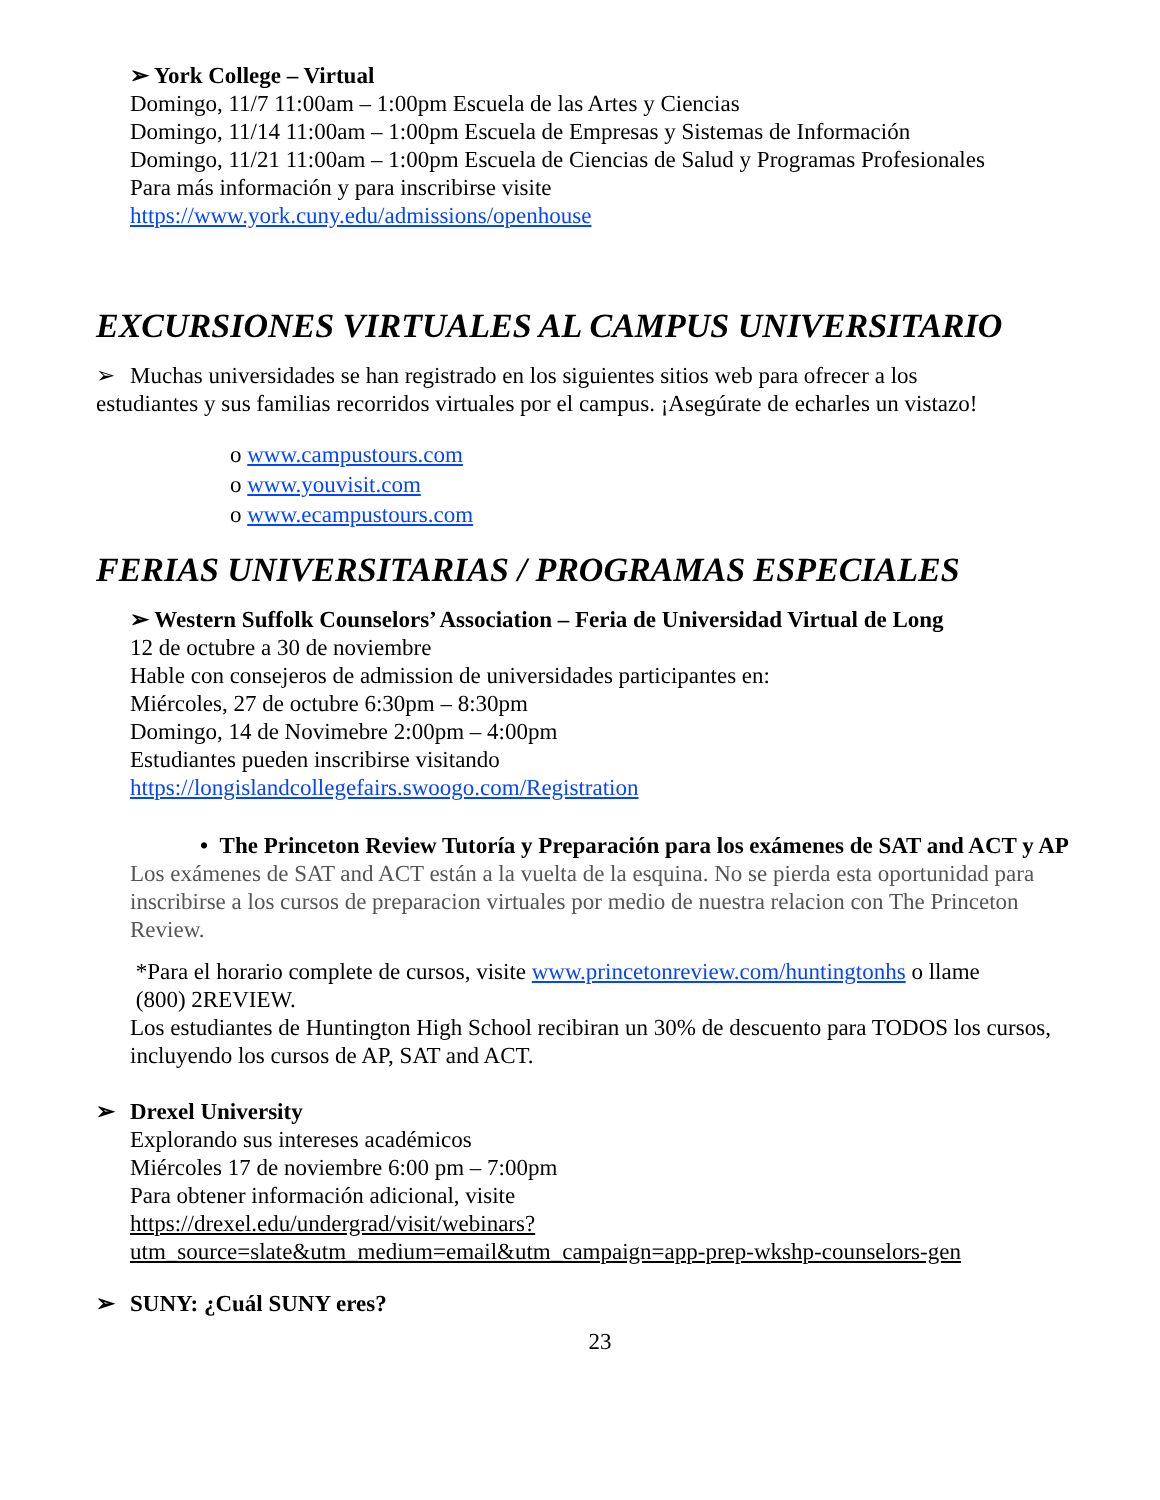➢ York College – Virtual
Domingo, 11/7 11:00am – 1:00pm Escuela de las Artes y Ciencias
Domingo, 11/14 11:00am – 1:00pm Escuela de Empresas y Sistemas de Información
Domingo, 11/21 11:00am – 1:00pm Escuela de Ciencias de Salud y Programas Profesionales
Para más información y para inscribirse visite
https://www.york.cuny.edu/admissions/openhouse
EXCURSIONES VIRTUALES AL CAMPUS UNIVERSITARIO
➢ Muchas universidades se han registrado en los siguientes sitios web para ofrecer a los
estudiantes y sus familias recorridos virtuales por el campus. ¡Asegúrate de echarles un vistazo!
o www.campustours.com
o www.youvisit.com
o www.ecampustours.com
FERIAS UNIVERSITARIAS / PROGRAMAS ESPECIALES
➢ Western Suffolk Counselors’ Association – Feria de Universidad Virtual de Long
12 de octubre a 30 de noviembre
Hable con consejeros de admission de universidades participantes en:
Miércoles, 27 de octubre 6:30pm – 8:30pm
Domingo, 14 de Novimebre 2:00pm – 4:00pm
Estudiantes pueden inscribirse visitando
https://longislandcollegefairs.swoogo.com/Registration
• The Princeton Review Tutoría y Preparación para los exámenes de SAT and ACT y AP
Los exámenes de SAT and ACT están a la vuelta de la esquina. No se pierda esta oportunidad para inscribirse a los cursos de preparacion virtuales por medio de nuestra relacion con The Princeton Review.
*Para el horario complete de cursos, visite www.princetonreview.com/huntingtonhs o llame
(800) 2REVIEW.
Los estudiantes de Huntington High School recibiran un 30% de descuento para TODOS los cursos, incluyendo los cursos de AP, SAT and ACT.
➢ Drexel University
Explorando sus intereses académicos
Miércoles 17 de noviembre 6:00 pm – 7:00pm
Para obtener información adicional, visite
https://drexel.edu/undergrad/visit/webinars?utm_source=slate&utm_medium=email&utm_campaign=app-prep-wkshp-counselors-gen
➢ SUNY: ¿Cuál SUNY eres?
23